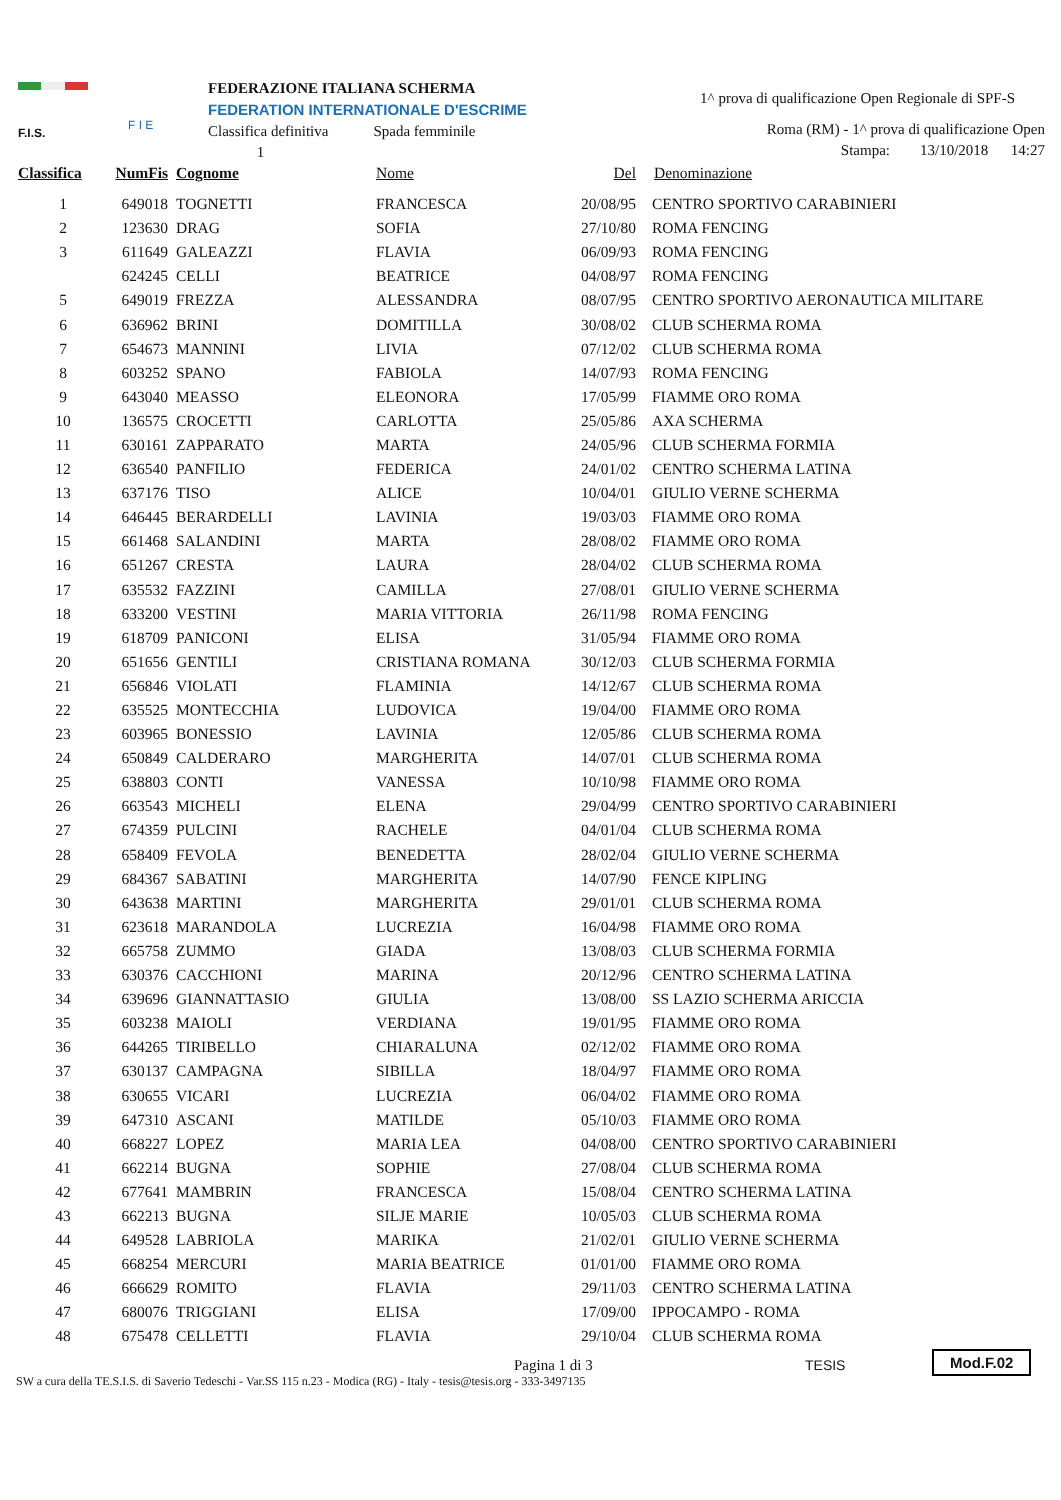F.I.S.
F I E
FEDERAZIONE ITALIANA SCHERMA
FEDERATION INTERNATIONALE D'ESCRIME
Classifica definitiva Spada femminile
1
1^ prova di qualificazione Open Regionale di SPF-S
Roma (RM) - 1^ prova di qualificazione Open
Stampa: 13/10/2018 14:27
| Classifica | NumFis | Cognome | Nome | Del | Denominazione |
| --- | --- | --- | --- | --- | --- |
| 1 | 649018 | TOGNETTI | FRANCESCA | 20/08/95 | CENTRO SPORTIVO CARABINIERI |
| 2 | 123630 | DRAG | SOFIA | 27/10/80 | ROMA FENCING |
| 3 | 611649 | GALEAZZI | FLAVIA | 06/09/93 | ROMA FENCING |
| | 624245 | CELLI | BEATRICE | 04/08/97 | ROMA FENCING |
| 5 | 649019 | FREZZA | ALESSANDRA | 08/07/95 | CENTRO SPORTIVO AERONAUTICA MILITARE |
| 6 | 636962 | BRINI | DOMITILLA | 30/08/02 | CLUB SCHERMA ROMA |
| 7 | 654673 | MANNINI | LIVIA | 07/12/02 | CLUB SCHERMA ROMA |
| 8 | 603252 | SPANO | FABIOLA | 14/07/93 | ROMA FENCING |
| 9 | 643040 | MEASSO | ELEONORA | 17/05/99 | FIAMME ORO ROMA |
| 10 | 136575 | CROCETTI | CARLOTTA | 25/05/86 | AXA SCHERMA |
| 11 | 630161 | ZAPPARATO | MARTA | 24/05/96 | CLUB SCHERMA FORMIA |
| 12 | 636540 | PANFILIO | FEDERICA | 24/01/02 | CENTRO SCHERMA LATINA |
| 13 | 637176 | TISO | ALICE | 10/04/01 | GIULIO VERNE SCHERMA |
| 14 | 646445 | BERARDELLI | LAVINIA | 19/03/03 | FIAMME ORO ROMA |
| 15 | 661468 | SALANDINI | MARTA | 28/08/02 | FIAMME ORO ROMA |
| 16 | 651267 | CRESTA | LAURA | 28/04/02 | CLUB SCHERMA ROMA |
| 17 | 635532 | FAZZINI | CAMILLA | 27/08/01 | GIULIO VERNE SCHERMA |
| 18 | 633200 | VESTINI | MARIA VITTORIA | 26/11/98 | ROMA FENCING |
| 19 | 618709 | PANICONI | ELISA | 31/05/94 | FIAMME ORO ROMA |
| 20 | 651656 | GENTILI | CRISTIANA ROMANA | 30/12/03 | CLUB SCHERMA FORMIA |
| 21 | 656846 | VIOLATI | FLAMINIA | 14/12/67 | CLUB SCHERMA ROMA |
| 22 | 635525 | MONTECCHIA | LUDOVICA | 19/04/00 | FIAMME ORO ROMA |
| 23 | 603965 | BONESSIO | LAVINIA | 12/05/86 | CLUB SCHERMA ROMA |
| 24 | 650849 | CALDERARO | MARGHERITA | 14/07/01 | CLUB SCHERMA ROMA |
| 25 | 638803 | CONTI | VANESSA | 10/10/98 | FIAMME ORO ROMA |
| 26 | 663543 | MICHELI | ELENA | 29/04/99 | CENTRO SPORTIVO CARABINIERI |
| 27 | 674359 | PULCINI | RACHELE | 04/01/04 | CLUB SCHERMA ROMA |
| 28 | 658409 | FEVOLA | BENEDETTA | 28/02/04 | GIULIO VERNE SCHERMA |
| 29 | 684367 | SABATINI | MARGHERITA | 14/07/90 | FENCE KIPLING |
| 30 | 643638 | MARTINI | MARGHERITA | 29/01/01 | CLUB SCHERMA ROMA |
| 31 | 623618 | MARANDOLA | LUCREZIA | 16/04/98 | FIAMME ORO ROMA |
| 32 | 665758 | ZUMMO | GIADA | 13/08/03 | CLUB SCHERMA FORMIA |
| 33 | 630376 | CACCHIONI | MARINA | 20/12/96 | CENTRO SCHERMA LATINA |
| 34 | 639696 | GIANNATTASIO | GIULIA | 13/08/00 | SS LAZIO SCHERMA ARICCIA |
| 35 | 603238 | MAIOLI | VERDIANA | 19/01/95 | FIAMME ORO ROMA |
| 36 | 644265 | TIRIBELLO | CHIARALUNA | 02/12/02 | FIAMME ORO ROMA |
| 37 | 630137 | CAMPAGNA | SIBILLA | 18/04/97 | FIAMME ORO ROMA |
| 38 | 630655 | VICARI | LUCREZIA | 06/04/02 | FIAMME ORO ROMA |
| 39 | 647310 | ASCANI | MATILDE | 05/10/03 | FIAMME ORO ROMA |
| 40 | 668227 | LOPEZ | MARIA LEA | 04/08/00 | CENTRO SPORTIVO CARABINIERI |
| 41 | 662214 | BUGNA | SOPHIE | 27/08/04 | CLUB SCHERMA ROMA |
| 42 | 677641 | MAMBRIN | FRANCESCA | 15/08/04 | CENTRO SCHERMA LATINA |
| 43 | 662213 | BUGNA | SILJE MARIE | 10/05/03 | CLUB SCHERMA ROMA |
| 44 | 649528 | LABRIOLA | MARIKA | 21/02/01 | GIULIO VERNE SCHERMA |
| 45 | 668254 | MERCURI | MARIA BEATRICE | 01/01/00 | FIAMME ORO ROMA |
| 46 | 666629 | ROMITO | FLAVIA | 29/11/03 | CENTRO SCHERMA LATINA |
| 47 | 680076 | TRIGGIANI | ELISA | 17/09/00 | IPPOCAMPO - ROMA |
| 48 | 675478 | CELLETTI | FLAVIA | 29/10/04 | CLUB SCHERMA ROMA |
Pagina 1 di 3
SW a cura della TE.S.I.S. di Saverio Tedeschi - Var.SS 115 n.23 - Modica (RG) - Italy - tesis@tesis.org - 333-3497135
TESIS Mod.F.02